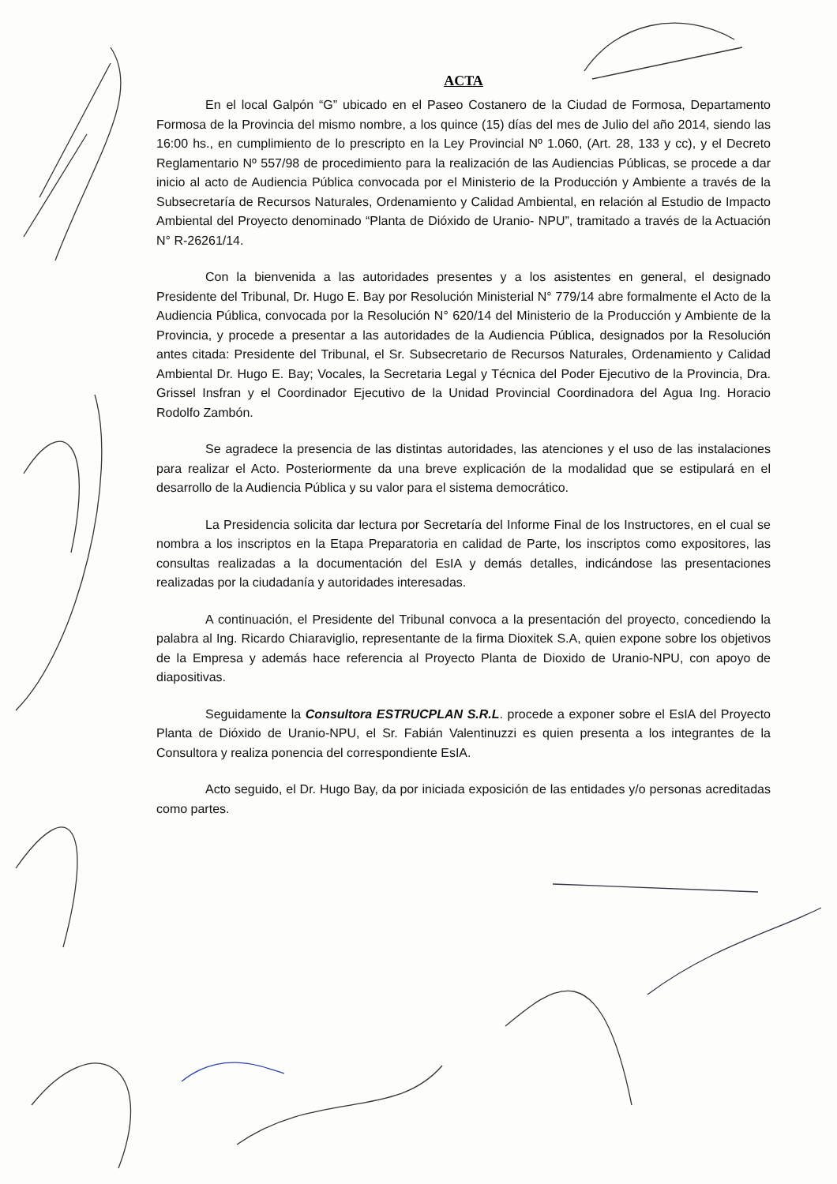ACTA
En el local Galpón “G” ubicado en el Paseo Costanero de la Ciudad de Formosa, Departamento Formosa de la Provincia del mismo nombre, a los quince (15) días del mes de Julio del año 2014, siendo las 16:00 hs., en cumplimiento de lo prescripto en la Ley Provincial Nº 1.060, (Art. 28, 133 y cc), y el Decreto Reglamentario Nº 557/98 de procedimiento para la realización de las Audiencias Públicas, se procede a dar inicio al acto de Audiencia Pública convocada por el Ministerio de la Producción y Ambiente a través de la Subsecretaría de Recursos Naturales, Ordenamiento y Calidad Ambiental, en relación al Estudio de Impacto Ambiental del Proyecto denominado “Planta de Dióxido de Uranio- NPU”, tramitado a través de la Actuación N° R-26261/14.
Con la bienvenida a las autoridades presentes y a los asistentes en general, el designado Presidente del Tribunal, Dr. Hugo E. Bay por Resolución Ministerial N° 779/14 abre formalmente el Acto de la Audiencia Pública, convocada por la Resolución N° 620/14 del Ministerio de la Producción y Ambiente de la Provincia, y procede a presentar a las autoridades de la Audiencia Pública, designados por la Resolución antes citada: Presidente del Tribunal, el Sr. Subsecretario de Recursos Naturales, Ordenamiento y Calidad Ambiental Dr. Hugo E. Bay; Vocales, la Secretaria Legal y Técnica del Poder Ejecutivo de la Provincia, Dra. Grissel Insfran y el Coordinador Ejecutivo de la Unidad Provincial Coordinadora del Agua Ing. Horacio Rodolfo Zambón.
Se agradece la presencia de las distintas autoridades, las atenciones y el uso de las instalaciones para realizar el Acto. Posteriormente da una breve explicación de la modalidad que se estipulará en el desarrollo de la Audiencia Pública y su valor para el sistema democrático.
La Presidencia solicita dar lectura por Secretaría del Informe Final de los Instructores, en el cual se nombra a los inscriptos en la Etapa Preparatoria en calidad de Parte, los inscriptos como expositores, las consultas realizadas a la documentación del EsIA y demás detalles, indicándose las presentaciones realizadas por la ciudadanía y autoridades interesadas.
A continuación, el Presidente del Tribunal convoca a la presentación del proyecto, concediendo la palabra al Ing. Ricardo Chiaraviglio, representante de la firma Dioxitek S.A, quien expone sobre los objetivos de la Empresa y además hace referencia al Proyecto Planta de Dioxido de Uranio-NPU, con apoyo de diapositivas.
Seguidamente la Consultora ESTRUCPLAN S.R.L. procede a exponer sobre el EsIA del Proyecto Planta de Dióxido de Uranio-NPU, el Sr. Fabián Valentinuzzi es quien presenta a los integrantes de la Consultora y realiza ponencia del correspondiente EsIA.
Acto seguido, el Dr. Hugo Bay, da por iniciada exposición de las entidades y/o personas acreditadas como partes.